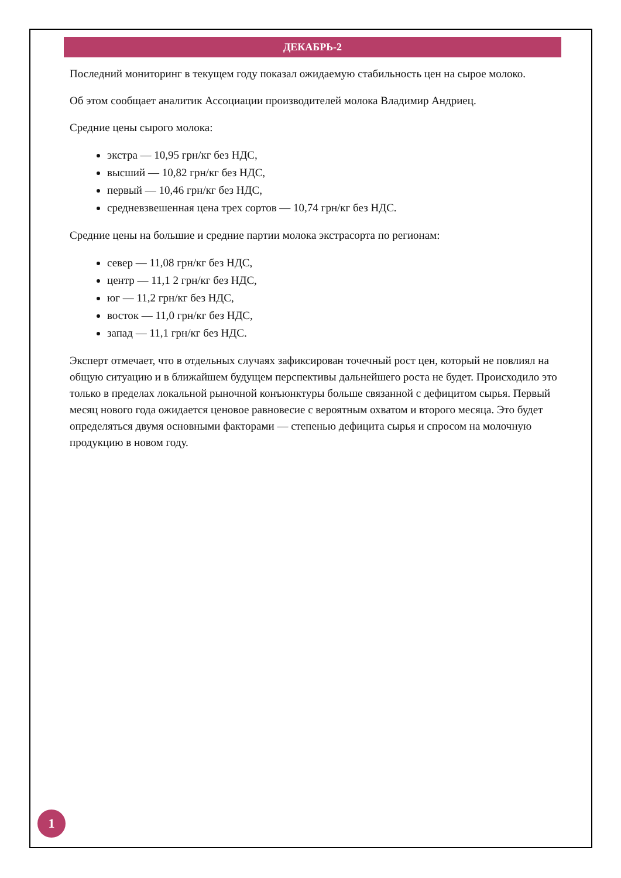ДЕКАБРЬ-2
Последний мониторинг в текущем году показал ожидаемую стабильность цен на сырое молоко.
Об этом сообщает аналитик Ассоциации производителей молока Владимир Андриец.
Средние цены сырого молока:
экстра — 10,95 грн/кг без НДС,
высший — 10,82 грн/кг без НДС,
первый — 10,46 грн/кг без НДС,
средневзвешенная цена трех сортов — 10,74 грн/кг без НДС.
Средние цены на большие и средние партии молока экстрасорта по регионам:
север — 11,08 грн/кг без НДС,
центр — 11,1 2 грн/кг без НДС,
юг — 11,2 грн/кг без НДС,
восток — 11,0 грн/кг без НДС,
запад — 11,1 грн/кг без НДС.
Эксперт отмечает, что в отдельных случаях зафиксирован точечный рост цен, который не повлиял на общую ситуацию и в ближайшем будущем перспективы дальнейшего роста не будет. Происходило это только в пределах локальной рыночной конъюнктуры больше связанной с дефицитом сырья. Первый месяц нового года ожидается ценовое равновесие с вероятным охватом и второго месяца. Это будет определяться двумя основными факторами — степенью дефицита сырья и спросом на молочную продукцию в новом году.
1